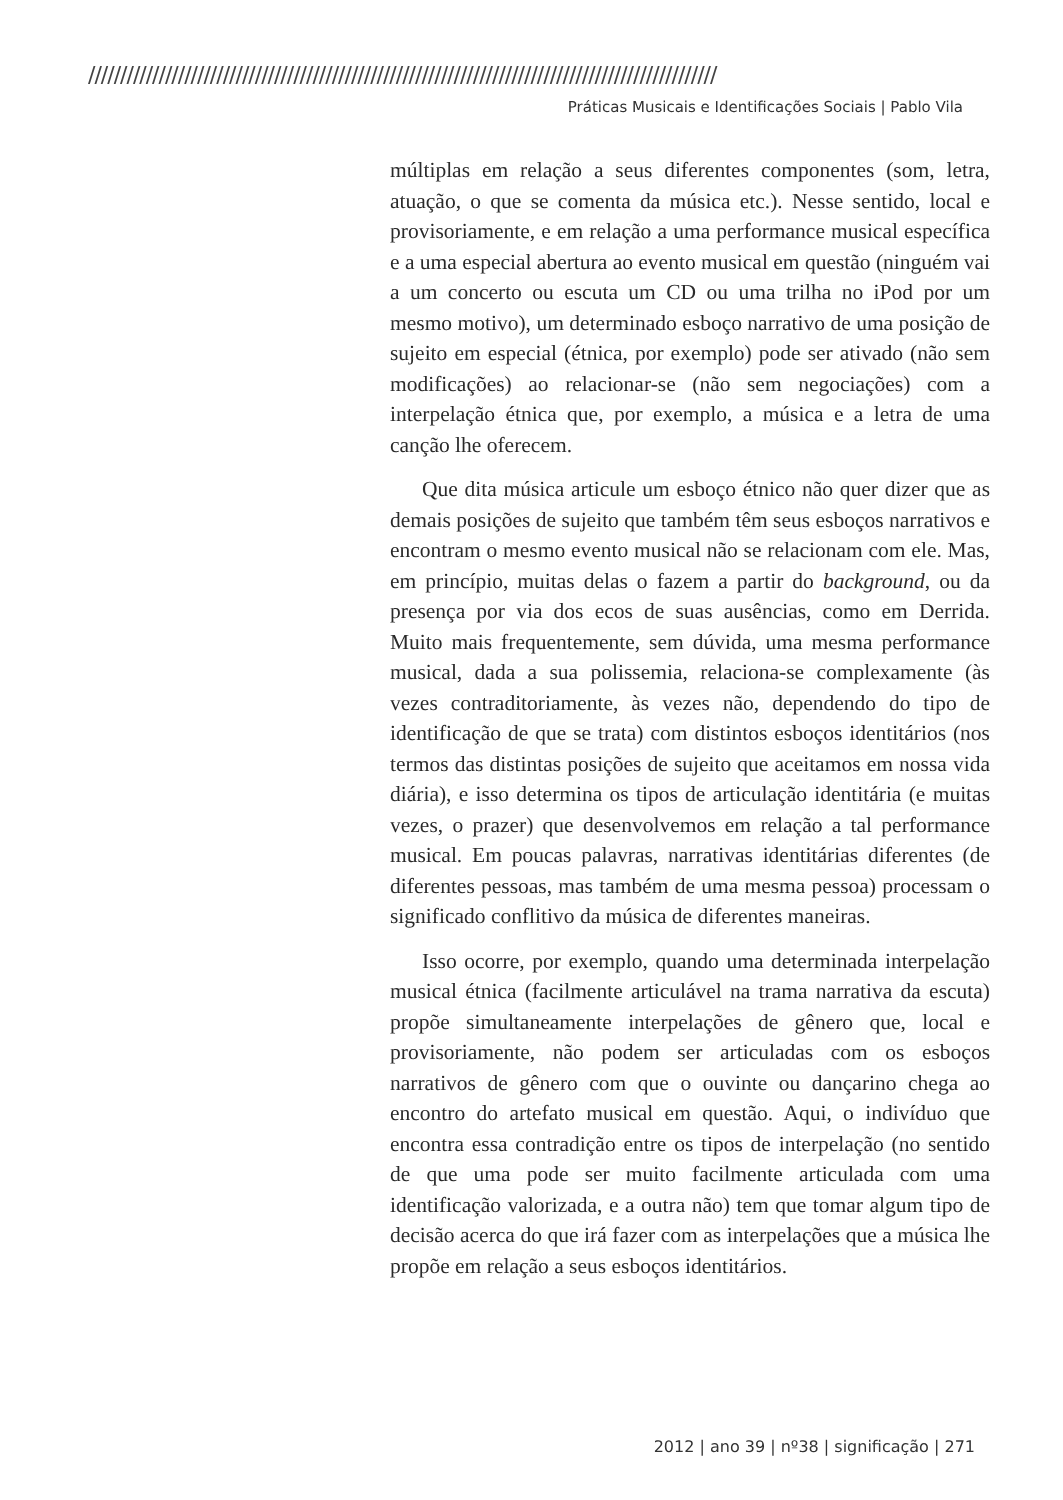//////////////////////////////////////////////////////////////////////////////////////////////////
Práticas Musicais e Identificações Sociais | Pablo Vila
múltiplas em relação a seus diferentes componentes (som, letra, atuação, o que se comenta da música etc.). Nesse sentido, local e provisoriamente, e em relação a uma performance musical específica e a uma especial abertura ao evento musical em questão (ninguém vai a um concerto ou escuta um CD ou uma trilha no iPod por um mesmo motivo), um determinado esboço narrativo de uma posição de sujeito em especial (étnica, por exemplo) pode ser ativado (não sem modificações) ao relacionar-se (não sem negociações) com a interpelação étnica que, por exemplo, a música e a letra de uma canção lhe oferecem.
Que dita música articule um esboço étnico não quer dizer que as demais posições de sujeito que também têm seus esboços narrativos e encontram o mesmo evento musical não se relacionam com ele. Mas, em princípio, muitas delas o fazem a partir do background, ou da presença por via dos ecos de suas ausências, como em Derrida. Muito mais frequentemente, sem dúvida, uma mesma performance musical, dada a sua polissemia, relaciona-se complexamente (às vezes contraditoriamente, às vezes não, dependendo do tipo de identificação de que se trata) com distintos esboços identitários (nos termos das distintas posições de sujeito que aceitamos em nossa vida diária), e isso determina os tipos de articulação identitária (e muitas vezes, o prazer) que desenvolvemos em relação a tal performance musical. Em poucas palavras, narrativas identitárias diferentes (de diferentes pessoas, mas também de uma mesma pessoa) processam o significado conflitivo da música de diferentes maneiras.
Isso ocorre, por exemplo, quando uma determinada interpelação musical étnica (facilmente articulável na trama narrativa da escuta) propõe simultaneamente interpelações de gênero que, local e provisoriamente, não podem ser articuladas com os esboços narrativos de gênero com que o ouvinte ou dançarino chega ao encontro do artefato musical em questão. Aqui, o indivíduo que encontra essa contradição entre os tipos de interpelação (no sentido de que uma pode ser muito facilmente articulada com uma identificação valorizada, e a outra não) tem que tomar algum tipo de decisão acerca do que irá fazer com as interpelações que a música lhe propõe em relação a seus esboços identitários.
2012 | ano 39 | nº38 | significação | 271